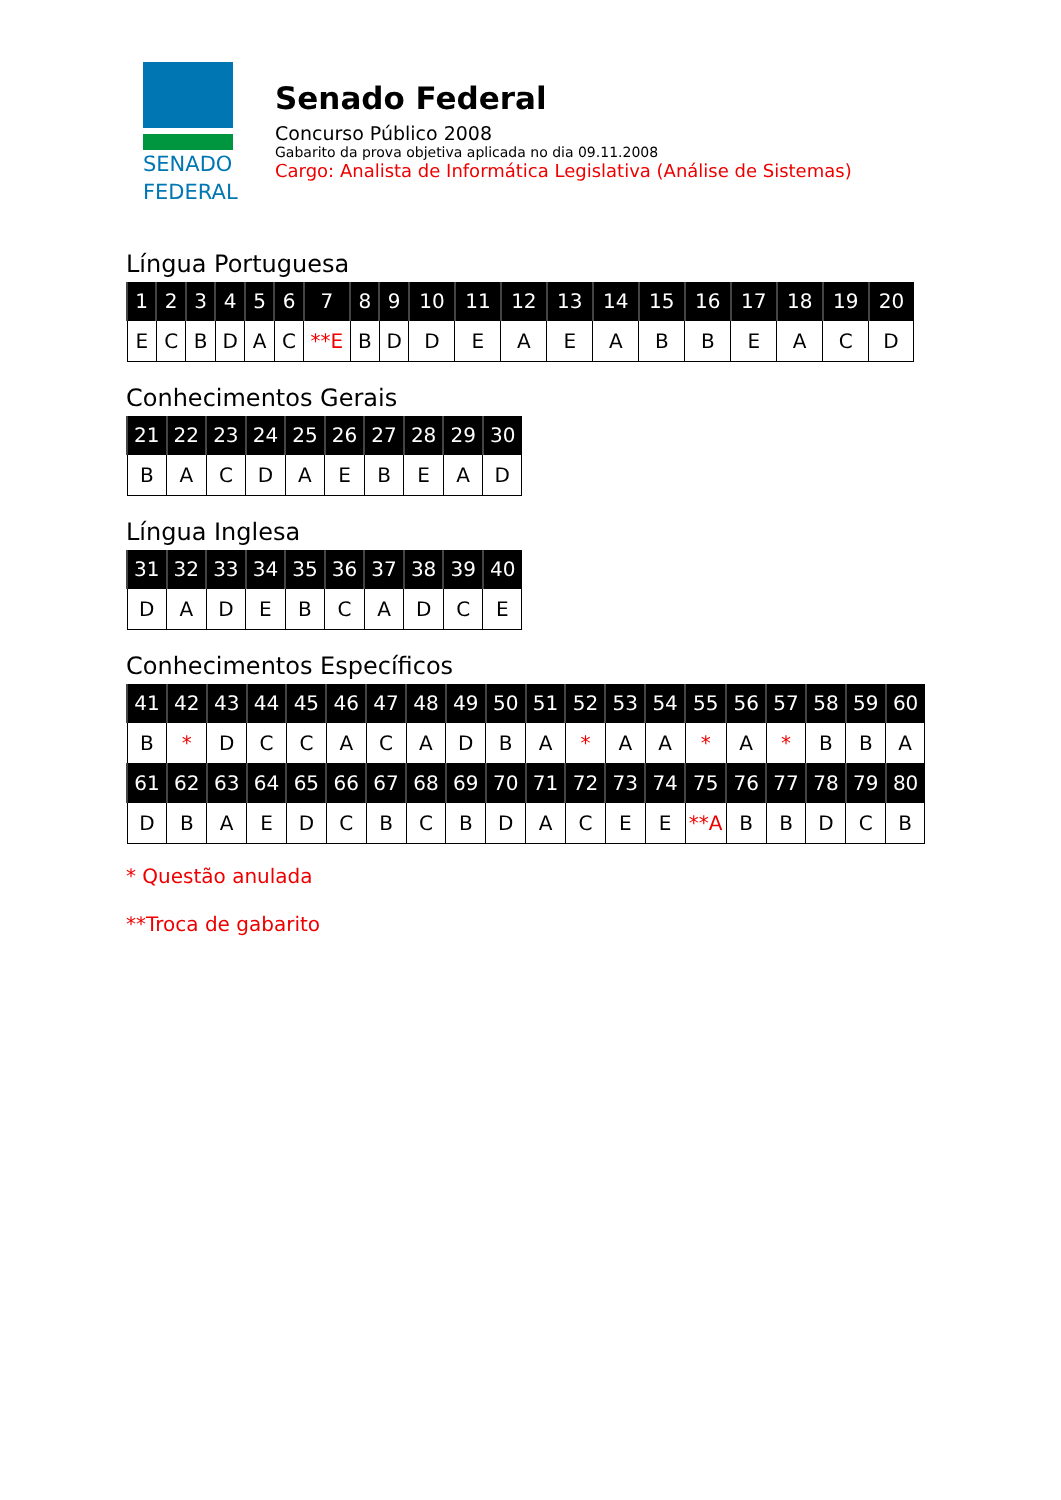SENADO
FEDERAL
Senado Federal
Concurso Público 2008
Gabarito da prova objetiva aplicada no dia 09.11.2008
Cargo: Analista de Informática Legislativa (Análise de Sistemas)
Língua Portuguesa
| 1 | 2 | 3 | 4 | 5 | 6 | 7 | 8 | 9 | 10 | 11 | 12 | 13 | 14 | 15 | 16 | 17 | 18 | 19 | 20 |
| --- | --- | --- | --- | --- | --- | --- | --- | --- | --- | --- | --- | --- | --- | --- | --- | --- | --- | --- | --- |
| E | C | B | D | A | C | **E | B | D | D | E | A | E | A | B | B | E | A | C | D |
Conhecimentos Gerais
| 21 | 22 | 23 | 24 | 25 | 26 | 27 | 28 | 29 | 30 |
| --- | --- | --- | --- | --- | --- | --- | --- | --- | --- |
| B | A | C | D | A | E | B | E | A | D |
Língua Inglesa
| 31 | 32 | 33 | 34 | 35 | 36 | 37 | 38 | 39 | 40 |
| --- | --- | --- | --- | --- | --- | --- | --- | --- | --- |
| D | A | D | E | B | C | A | D | C | E |
Conhecimentos Específicos
| 41 | 42 | 43 | 44 | 45 | 46 | 47 | 48 | 49 | 50 | 51 | 52 | 53 | 54 | 55 | 56 | 57 | 58 | 59 | 60 |
| --- | --- | --- | --- | --- | --- | --- | --- | --- | --- | --- | --- | --- | --- | --- | --- | --- | --- | --- | --- |
| B | * | D | C | C | A | C | A | D | B | A | * | A | A | * | A | * | B | B | A |
| 61 | 62 | 63 | 64 | 65 | 66 | 67 | 68 | 69 | 70 | 71 | 72 | 73 | 74 | 75 | 76 | 77 | 78 | 79 | 80 |
| D | B | A | E | D | C | B | C | B | D | A | C | E | E | **A | B | B | D | C | B |
* Questão anulada
**Troca de gabarito